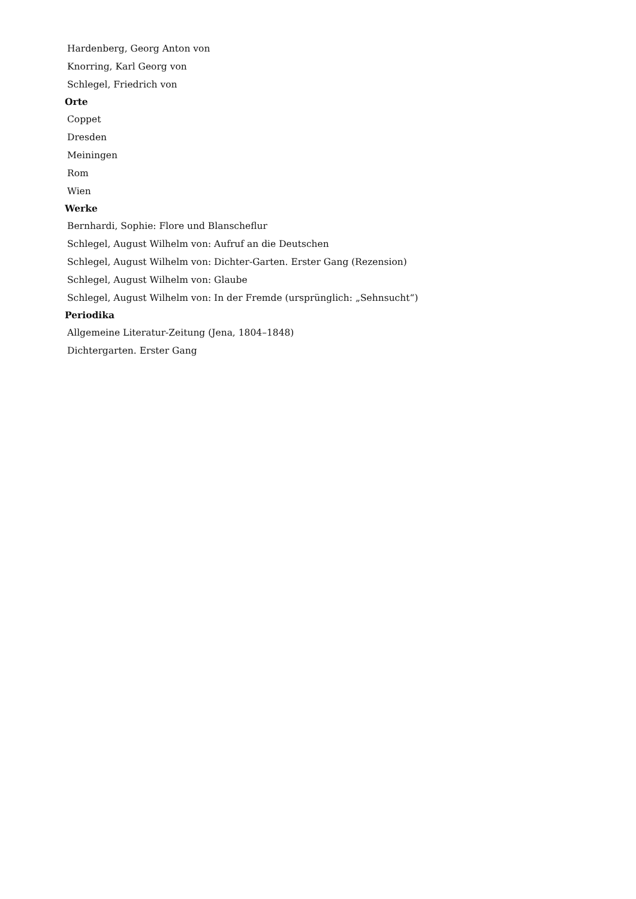Hardenberg, Georg Anton von
Knorring, Karl Georg von
Schlegel, Friedrich von
Orte
Coppet
Dresden
Meiningen
Rom
Wien
Werke
Bernhardi, Sophie: Flore und Blanscheflur
Schlegel, August Wilhelm von: Aufruf an die Deutschen
Schlegel, August Wilhelm von: Dichter-Garten. Erster Gang (Rezension)
Schlegel, August Wilhelm von: Glaube
Schlegel, August Wilhelm von: In der Fremde (ursprünglich: „Sehnsucht“)
Periodika
Allgemeine Literatur-Zeitung (Jena, 1804–1848)
Dichtergarten. Erster Gang